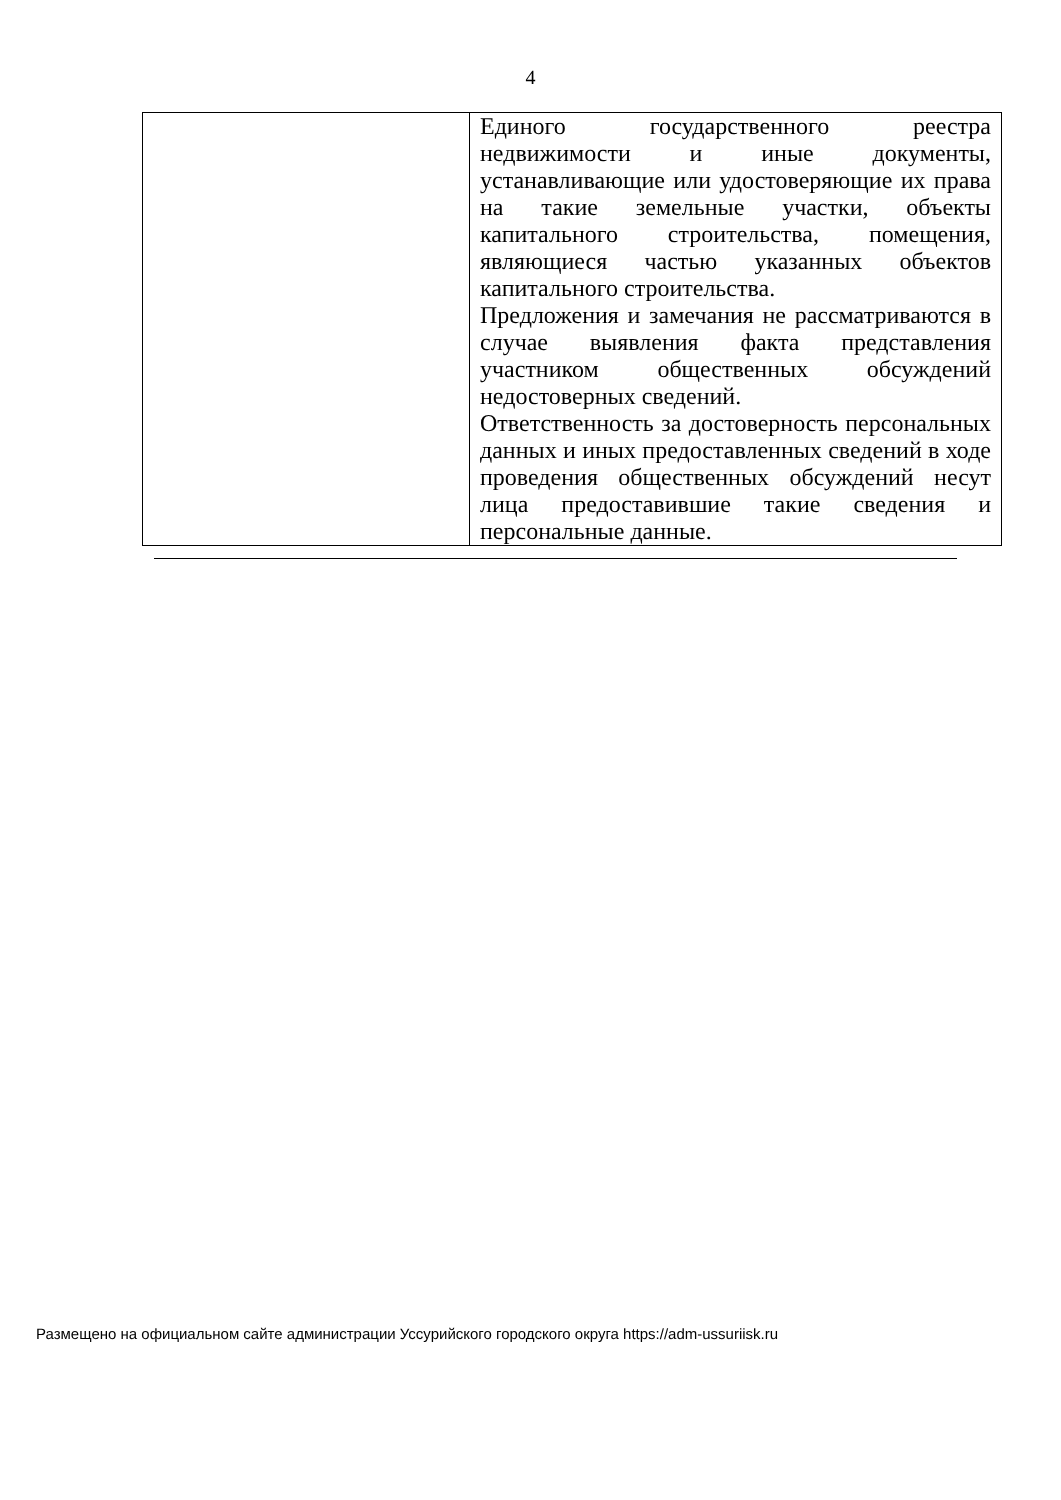4
| | Единого государственного реестра недвижимости и иные документы, устанавливающие или удостоверяющие их права на такие земельные участки, объекты капитального строительства, помещения, являющиеся частью указанных объектов капитального строительства. Предложения и замечания не рассматриваются в случае выявления факта представления участником общественных обсуждений недостоверных сведений. Ответственность за достоверность персональных данных и иных предоставленных сведений в ходе проведения общественных обсуждений несут лица предоставившие такие сведения и персональные данные. |
Размещено на официальном сайте администрации Уссурийского городского округа https://adm-ussuriisk.ru